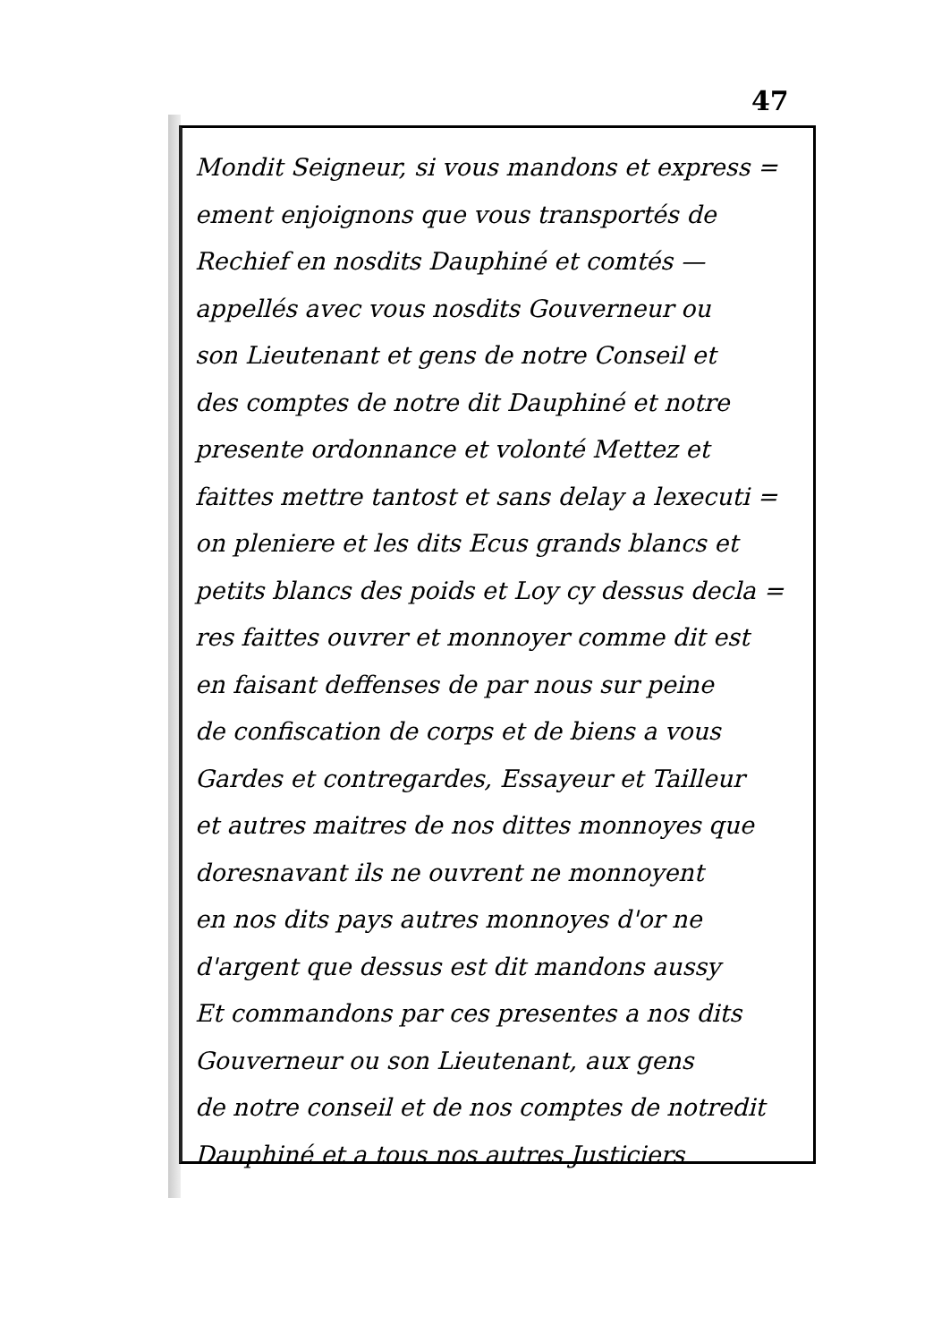47
Mondit Seigneur, si vous mandons et express =
ement enjoignons que vous transportés de
Rechief en nosdits Dauphiné et comtés —
appellés avec vous nosdits Gouverneur ou
son Lieutenant et gens de notre Conseil et
des comptes de notre dit Dauphiné et notre
presente ordonnance et volonté Mettez et
faittes mettre tantost et sans delay a lexecuti =
on pleniere et les dits Ecus grands blancs et
petits blancs des poids et Loy cy dessus decla =
res faittes ouvrer et monnoyer comme dit est
en faisant deffenses de par nous sur peine
de confiscation de corps et de biens a vous
Gardes et contregardes, Essayeur et Tailleur
et autres maitres de nos dittes monnoyes que
doresnavant ils ne ouvrent ne monnoyent
en nos dits pays autres monnoyes d'or ne
d'argent que dessus est dit mandons aussy
Et commandons par ces presentes a nos dits
Gouverneur ou son Lieutenant, aux gens
de notre conseil et de nos comptes de notredit
Dauphiné et a tous nos autres Justiciers